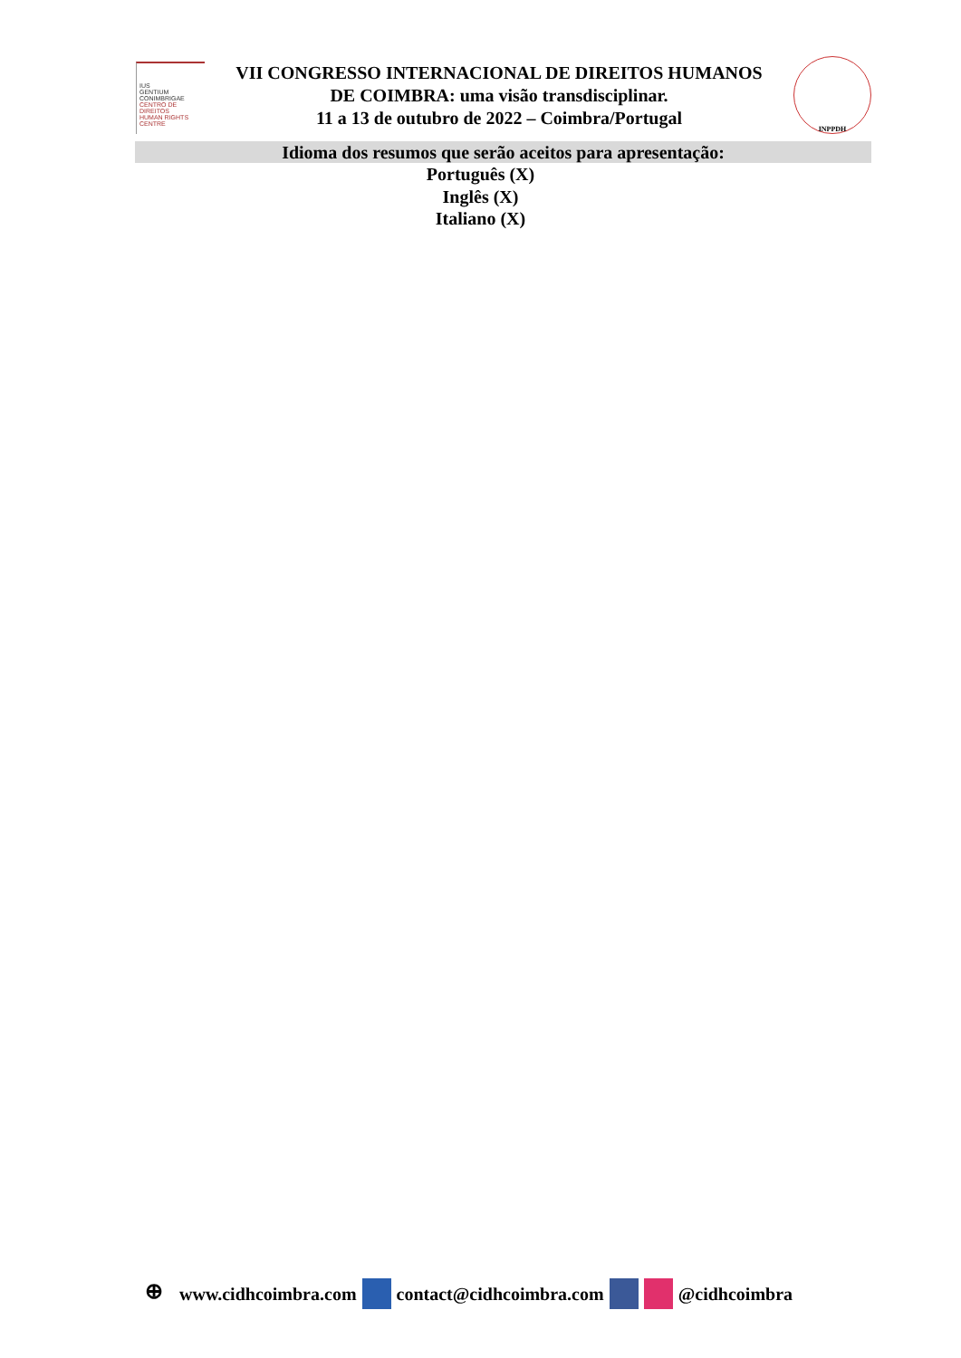IUS
GENTIUM
CONIMBRIGAE
CENTRO DE DIREITOS
HUMAN RIGHTS CENTRE
VII CONGRESSO INTERNACIONAL DE DIREITOS HUMANOS
DE COIMBRA: uma visão transdisciplinar.
11 a 13 de outubro de 2022 – Coimbra/Portugal
INPPDH
Idioma dos resumos que serão aceitos para apresentação:
Português (X)
Inglês (X)
Italiano (X)
⊕ www.cidhcoimbra.com contact@cidhcoimbra.com @cidhcoimbra